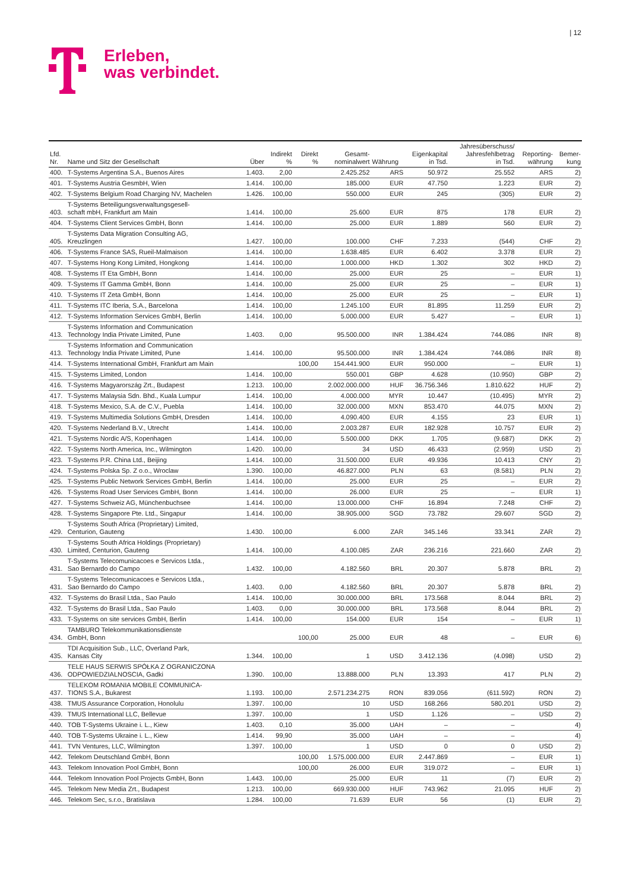| 12
Erleben,
was verbindet.
| Lfd. Nr. | Name und Sitz der Gesellschaft | Über | Indirekt % | Direkt % | Gesamt- nominalwert | Währung | Eigenkapital in Tsd. | Jahresüberschuss/ Jahresfehlbetrag in Tsd. | Reporting- währung | Bemer- kung |
| --- | --- | --- | --- | --- | --- | --- | --- | --- | --- | --- |
| 400. | T-Systems Argentina S.A., Buenos Aires | 1.403. | 2,00 | | 2.425.252 | ARS | 50.972 | 25.552 | ARS | 2) |
| 401. | T-Systems Austria GesmbH, Wien | 1.414. | 100,00 | | 185.000 | EUR | 47.750 | 1.223 | EUR | 2) |
| 402. | T-Systems Belgium Road Charging NV, Machelen | 1.426. | 100,00 | | 550.000 | EUR | 245 | (305) | EUR | 2) |
| 403. | T-Systems Beteiligungsverwaltungsgesell- schaft mbH, Frankfurt am Main | 1.414. | 100,00 | | 25.600 | EUR | 875 | 178 | EUR | 2) |
| 404. | T-Systems Client Services GmbH, Bonn | 1.414. | 100,00 | | 25.000 | EUR | 1.889 | 560 | EUR | 2) |
| 405. | T-Systems Data Migration Consulting AG, Kreuzlingen | 1.427. | 100,00 | | 100.000 | CHF | 7.233 | (544) | CHF | 2) |
| 406. | T-Systems France SAS, Rueil-Malmaison | 1.414. | 100,00 | | 1.638.485 | EUR | 6.402 | 3.378 | EUR | 2) |
| 407. | T-Systems Hong Kong Limited, Hongkong | 1.414. | 100,00 | | 1.000.000 | HKD | 1.302 | 302 | HKD | 2) |
| 408. | T-Systems IT Eta GmbH, Bonn | 1.414. | 100,00 | | 25.000 | EUR | 25 | – | EUR | 1) |
| 409. | T-Systems IT Gamma GmbH, Bonn | 1.414. | 100,00 | | 25.000 | EUR | 25 | – | EUR | 1) |
| 410. | T-Systems IT Zeta GmbH, Bonn | 1.414. | 100,00 | | 25.000 | EUR | 25 | – | EUR | 1) |
| 411. | T-Systems ITC Iberia, S.A., Barcelona | 1.414. | 100,00 | | 1.245.100 | EUR | 81.895 | 11.259 | EUR | 2) |
| 412. | T-Systems Information Services GmbH, Berlin | 1.414. | 100,00 | | 5.000.000 | EUR | 5.427 | – | EUR | 1) |
| 413. | T-Systems Information and Communication Technology India Private Limited, Pune | 1.403. | 0,00 | | 95.500.000 | INR | 1.384.424 | 744.086 | INR | 8) |
| 413. | T-Systems Information and Communication Technology India Private Limited, Pune | 1.414. | 100,00 | | 95.500.000 | INR | 1.384.424 | 744.086 | INR | 8) |
| 414. | T-Systems International GmbH, Frankfurt am Main | | | 100,00 | 154.441.900 | EUR | 950.000 | – | EUR | 1) |
| 415. | T-Systems Limited, London | 1.414. | 100,00 | | 550.001 | GBP | 4.628 | (10.950) | GBP | 2) |
| 416. | T-Systems Magyarország Zrt., Budapest | 1.213. | 100,00 | | 2.002.000.000 | HUF | 36.756.346 | 1.810.622 | HUF | 2) |
| 417. | T-Systems Malaysia Sdn. Bhd., Kuala Lumpur | 1.414. | 100,00 | | 4.000.000 | MYR | 10.447 | (10.495) | MYR | 2) |
| 418. | T-Systems Mexico, S.A. de C.V., Puebla | 1.414. | 100,00 | | 32.000.000 | MXN | 853.470 | 44.075 | MXN | 2) |
| 419. | T-Systems Multimedia Solutions GmbH, Dresden | 1.414. | 100,00 | | 4.090.400 | EUR | 4.155 | 23 | EUR | 1) |
| 420. | T-Systems Nederland B.V., Utrecht | 1.414. | 100,00 | | 2.003.287 | EUR | 182.928 | 10.757 | EUR | 2) |
| 421. | T-Systems Nordic A/S, Kopenhagen | 1.414. | 100,00 | | 5.500.000 | DKK | 1.705 | (9.687) | DKK | 2) |
| 422. | T-Systems North America, Inc., Wilmington | 1.420. | 100,00 | | 34 | USD | 46.433 | (2.959) | USD | 2) |
| 423. | T-Systems P.R. China Ltd., Beijing | 1.414. | 100,00 | | 31.500.000 | EUR | 49.936 | 10.413 | CNY | 2) |
| 424. | T-Systems Polska Sp. Z o.o., Wroclaw | 1.390. | 100,00 | | 46.827.000 | PLN | 63 | (8.581) | PLN | 2) |
| 425. | T-Systems Public Network Services GmbH, Berlin | 1.414. | 100,00 | | 25.000 | EUR | 25 | – | EUR | 2) |
| 426. | T-Systems Road User Services GmbH, Bonn | 1.414. | 100,00 | | 26.000 | EUR | 25 | – | EUR | 1) |
| 427. | T-Systems Schweiz AG, Münchenbuchsee | 1.414. | 100,00 | | 13.000.000 | CHF | 16.894 | 7.248 | CHF | 2) |
| 428. | T-Systems Singapore Pte. Ltd., Singapur | 1.414. | 100,00 | | 38.905.000 | SGD | 73.782 | 29.607 | SGD | 2) |
| 429. | T-Systems South Africa (Proprietary) Limited, Centurion, Gauteng | 1.430. | 100,00 | | 6.000 | ZAR | 345.146 | 33.341 | ZAR | 2) |
| 430. | T-Systems South Africa Holdings (Proprietary) Limited, Centurion, Gauteng | 1.414. | 100,00 | | 4.100.085 | ZAR | 236.216 | 221.660 | ZAR | 2) |
| 431. | T-Systems Telecomunicacoes e Servicos Ltda., Sao Bernardo do Campo | 1.432. | 100,00 | | 4.182.560 | BRL | 20.307 | 5.878 | BRL | 2) |
| 431. | T-Systems Telecomunicacoes e Servicos Ltda., Sao Bernardo do Campo | 1.403. | 0,00 | | 4.182.560 | BRL | 20.307 | 5.878 | BRL | 2) |
| 432. | T-Systems do Brasil Ltda., Sao Paulo | 1.414. | 100,00 | | 30.000.000 | BRL | 173.568 | 8.044 | BRL | 2) |
| 432. | T-Systems do Brasil Ltda., Sao Paulo | 1.403. | 0,00 | | 30.000.000 | BRL | 173.568 | 8.044 | BRL | 2) |
| 433. | T-Systems on site services GmbH, Berlin | 1.414. | 100,00 | | 154.000 | EUR | 154 | – | EUR | 1) |
| 434. | TAMBURO Telekommunikationsdienste GmbH, Bonn | | | 100,00 | 25.000 | EUR | 48 | – | EUR | 6) |
| 435. | TDI Acquisition Sub., LLC, Overland Park, Kansas City | 1.344. | 100,00 | | 1 | USD | 3.412.136 | (4.098) | USD | 2) |
| 436. | TELE HAUS SERWIS SPÓŁKA Z OGRANICZONA ODPOWIEDZIALNOSCIA, Gadki | 1.390. | 100,00 | | 13.888.000 | PLN | 13.393 | 417 | PLN | 2) |
| 437. | TELEKOM ROMANIA MOBILE COMMUNICA- TIONS S.A., Bukarest | 1.193. | 100,00 | | 2.571.234.275 | RON | 839.056 | (611.592) | RON | 2) |
| 438. | TMUS Assurance Corporation, Honolulu | 1.397. | 100,00 | | 10 | USD | 168.266 | 580.201 | USD | 2) |
| 439. | TMUS International LLC, Bellevue | 1.397. | 100,00 | | 1 | USD | 1.126 | – | USD | 2) |
| 440. | TOB T-Systems Ukraine i. L., Kiew | 1.403. | 0,10 | | 35.000 | UAH | – | – | | 4) |
| 440. | TOB T-Systems Ukraine i. L., Kiew | 1.414. | 99,90 | | 35.000 | UAH | – | – | | 4) |
| 441. | TVN Ventures, LLC, Wilmington | 1.397. | 100,00 | | 1 | USD | 0 | 0 | USD | 2) |
| 442. | Telekom Deutschland GmbH, Bonn | | | 100,00 | 1.575.000.000 | EUR | 2.447.869 | – | EUR | 1) |
| 443. | Telekom Innovation Pool GmbH, Bonn | | | 100,00 | 26.000 | EUR | 319.072 | – | EUR | 1) |
| 444. | Telekom Innovation Pool Projects GmbH, Bonn | 1.443. | 100,00 | | 25.000 | EUR | 11 | (7) | EUR | 2) |
| 445. | Telekom New Media Zrt., Budapest | 1.213. | 100,00 | | 669.930.000 | HUF | 743.962 | 21.095 | HUF | 2) |
| 446. | Telekom Sec, s.r.o., Bratislava | 1.284. | 100,00 | | 71.639 | EUR | 56 | (1) | EUR | 2) |